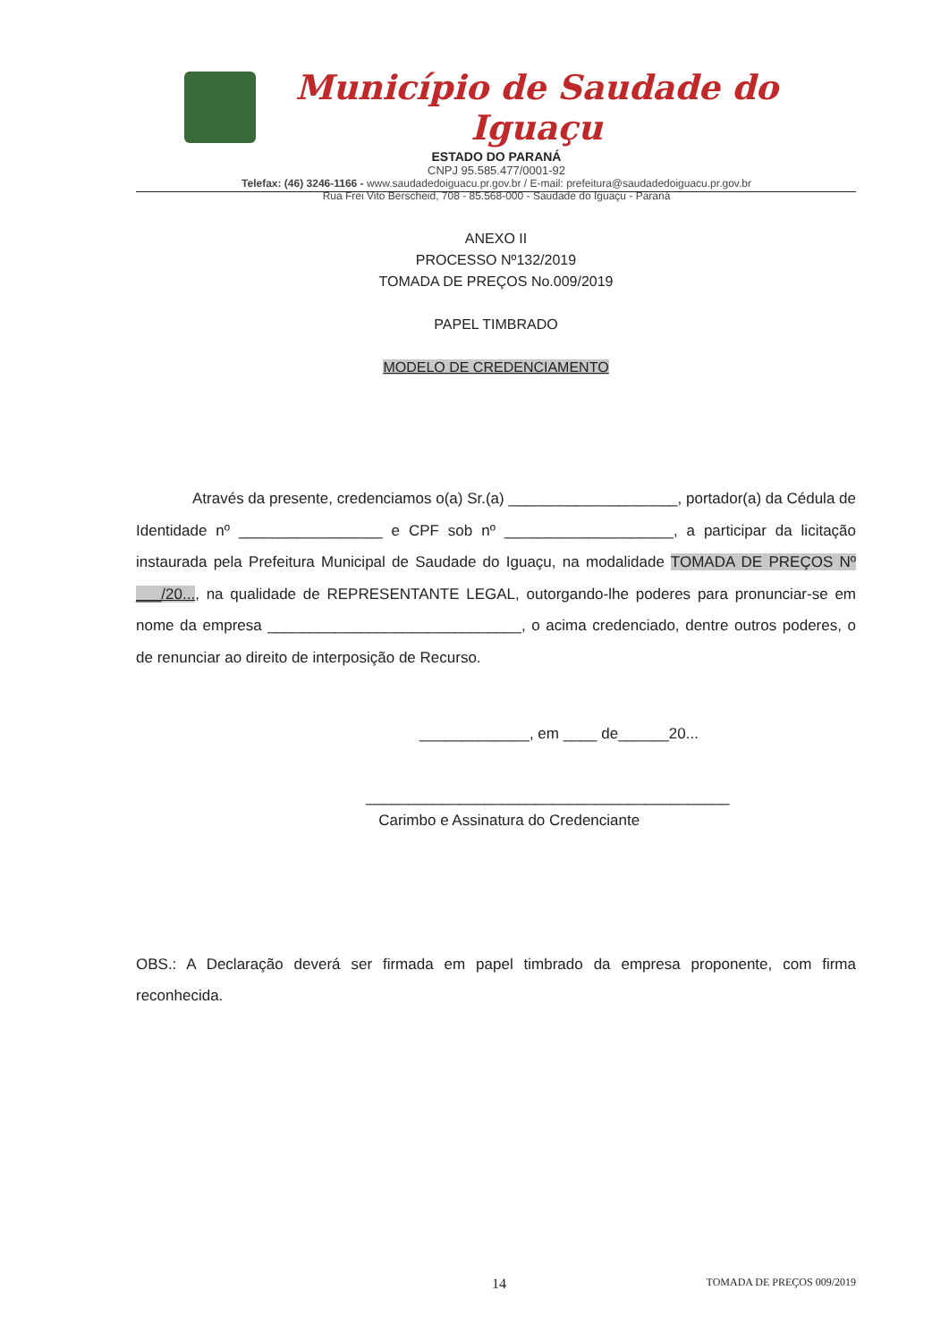Município de Saudade do Iguaçu
ESTADO DO PARANÁ
CNPJ 95.585.477/0001-92
Telefax: (46) 3246-1166 - www.saudadedoiguacu.pr.gov.br / E-mail: prefeitura@saudadedoiguacu.pr.gov.br
Rua Frei Vito Berscheid, 708 - 85.568-000 - Saudade do Iguaçu - Paraná
ANEXO II
PROCESSO Nº132/2019
TOMADA DE PREÇOS No.009/2019
PAPEL TIMBRADO
MODELO DE CREDENCIAMENTO
Através da presente, credenciamos o(a) Sr.(a) ____________________, portador(a) da Cédula de Identidade nº _________________ e CPF sob nº ____________________, a participar da licitação instaurada pela Prefeitura Municipal de Saudade do Iguaçu, na modalidade TOMADA DE PREÇOS Nº ___/20..., na qualidade de REPRESENTANTE LEGAL, outorgando-lhe poderes para pronunciar-se em nome da empresa ______________________________, o acima credenciado, dentre outros poderes, o de renunciar ao direito de interposição de Recurso.
_____________, em ____ de______20...
___________________________________________
Carimbo e Assinatura do Credenciante
OBS.: A Declaração deverá ser firmada em papel timbrado da empresa proponente, com firma reconhecida.
14 TOMADA DE PREÇOS 009/2019